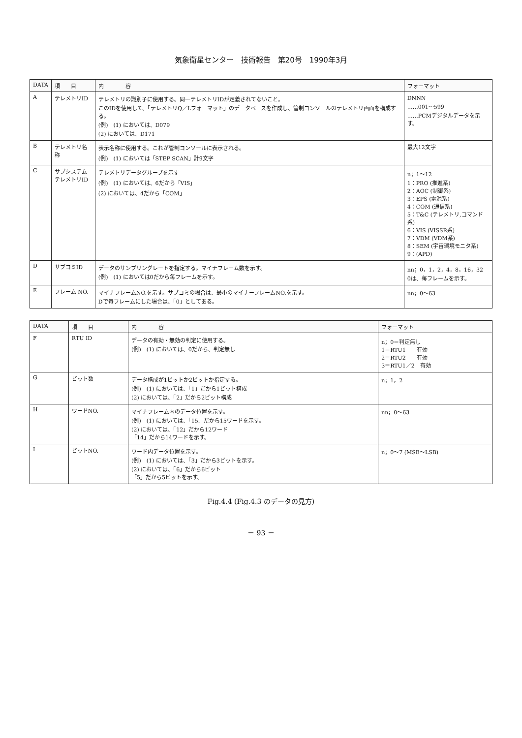気象衛星センター　技術報告　第20号　1990年3月
| DATA | 項 目 | 内 容 | フォーマット |
| --- | --- | --- | --- |
| A | テレメトリID | テレメトリの識別子に使用する。同一テレメトリIDが定義されてないこと。 このIDを使用して、「テレメトリQ／Lフォーマット」のデータベースを作成し、管制コンソールのテレメトリ画面を構成する。 (例) (1) においては、D079 (2) においては、D171 | DNNN ……001～599 ……PCMデジタルデータを示す。 |
| B | テレメトリ名称 | 表示名称に使用する。これが管制コンソールに表示される。 (例) (1) においては「STEP SCAN」計9文字 | 最大12文字 |
| C | サブシステム テレメトリID | テレメトリデータグループを示す (例) (1) においては、6だから「VIS」 (2) においては、4だから「COM」 | n；1～12 1：PRO (推進系) 2：AOC (制御系) 3：EPS (電源系) 4：COM (通信系) 5：T&C (テレメトリ,コマンド系) 6：VIS (VISSR系) 7：VDM (VDM系) 8：SEM (宇宙環境モニタ系) 9：(APD) |
| D | サブコミID | データのサンプリングレートを指定する。マイナフレーム数を示す。 (例) (1) においては0だから毎フレームを示す。 | nn；0，1，2，4，8，16，32 0は、毎フレームを示す。 |
| E | フレーム NO. | マイナフレームNO.を示す。サブコミの場合は、最小のマイナーフレームNO.を示す。 Dで毎フレームにした場合は、「0」としてある。 | nn；0～63 |
| DATA | 項 目 | 内 容 | フォーマット |
| --- | --- | --- | --- |
| F | RTU ID | データの有効・無効の判定に使用する。 (例) (1) においては、0だから、判定無し | n；0＝判定無し 1＝RTU1 有効 2＝RTU2 有効 3＝RTU1／2 有効 |
| G | ビット数 | データ構成が1ビットか2ビットか指定する。 (例) (1) においては、「1」だから1ビット構成 (2) においては、「2」だから2ビット構成 | n；1，2 |
| H | ワードNO. | マイナフレーム内のデータ位置を示す。 (例) (1) においては、「15」だから15ワードを示す。 (2) においては、「12」だから12ワード 「14」だから14ワードを示す。 | nn；0～63 |
| I | ビットNO. | ワード内データ位置を示す。 (例) (1) においては、「3」だから3ビットを示す。 (2) においては、「6」だから6ビット 「5」だから5ビットを示す。 | n；0～7 (MSB～LSB) |
Fig.4.4 (Fig.4.3 のデータの見方)
－ 93 －